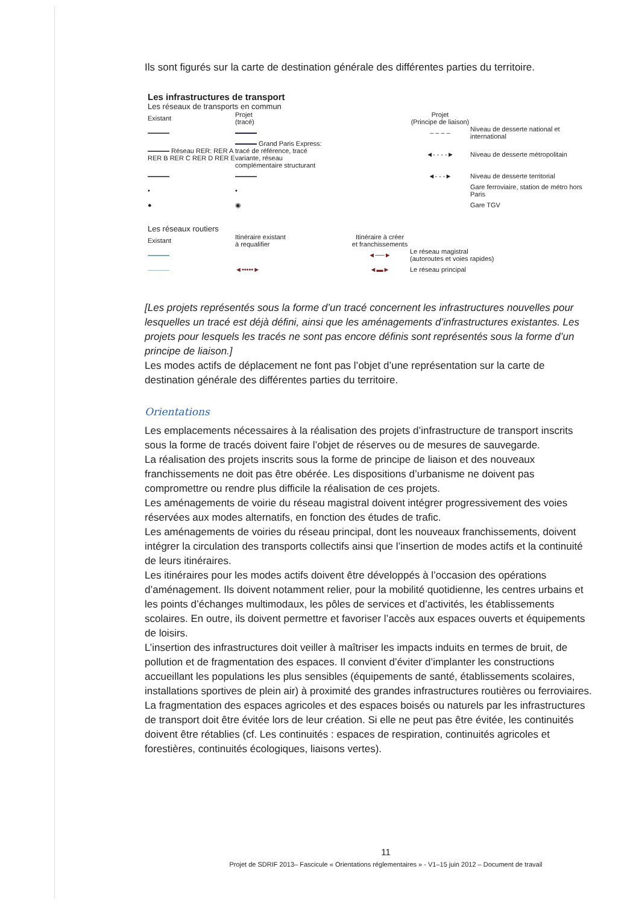Ils sont figurés sur la carte de destination générale des différentes parties du territoire.
Les infrastructures de transport
Les réseaux de transports en commun
Existant Projet
(tracé) Projet
(Principe de liaison)
– – – – Niveau de desserte national et international
Réseau RER: RER A RER B RER C RER D RER E Grand Paris Express: tracé de référence, tracé variante, réseau complémentaire structurant ◄- - - -► Niveau de desserte métropolitain
◄- - -► Niveau de desserte territorial
• • Gare ferroviaire, station de métro hors Paris
● ◉ Gare TGV
Les réseaux routiers
Existant Itinéraire existant
à requalifier Itinéraire à créer
et franchissements
◄──► Le réseau magistral
(autoroutes et voies rapides)
◄•••••► ◄▬► Le réseau principal
[Les projets représentés sous la forme d’un tracé concernent les infrastructures nouvelles pour lesquelles un tracé est déjà défini, ainsi que les aménagements d’infrastructures existantes. Les projets pour lesquels les tracés ne sont pas encore définis sont représentés sous la forme d’un principe de liaison.]
Les modes actifs de déplacement ne font pas l’objet d’une représentation sur la carte de destination générale des différentes parties du territoire.
Orientations
Les emplacements nécessaires à la réalisation des projets d’infrastructure de transport inscrits sous la forme de tracés doivent faire l’objet de réserves ou de mesures de sauvegarde.
La réalisation des projets inscrits sous la forme de principe de liaison et des nouveaux franchissements ne doit pas être obérée. Les dispositions d’urbanisme ne doivent pas compromettre ou rendre plus difficile la réalisation de ces projets.
Les aménagements de voirie du réseau magistral doivent intégrer progressivement des voies réservées aux modes alternatifs, en fonction des études de trafic.
Les aménagements de voiries du réseau principal, dont les nouveaux franchissements, doivent intégrer la circulation des transports collectifs ainsi que l’insertion de modes actifs et la continuité de leurs itinéraires.
Les itinéraires pour les modes actifs doivent être développés à l’occasion des opérations d’aménagement. Ils doivent notamment relier, pour la mobilité quotidienne, les centres urbains et les points d’échanges multimodaux, les pôles de services et d’activités, les établissements scolaires. En outre, ils doivent permettre et favoriser l’accès aux espaces ouverts et équipements de loisirs.
L’insertion des infrastructures doit veiller à maîtriser les impacts induits en termes de bruit, de pollution et de fragmentation des espaces. Il convient d’éviter d’implanter les constructions accueillant les populations les plus sensibles (équipements de santé, établissements scolaires, installations sportives de plein air) à proximité des grandes infrastructures routières ou ferroviaires.
La fragmentation des espaces agricoles et des espaces boisés ou naturels par les infrastructures de transport doit être évitée lors de leur création. Si elle ne peut pas être évitée, les continuités doivent être rétablies (cf. Les continuités : espaces de respiration, continuités agricoles et forestières, continuités écologiques, liaisons vertes).
11
Projet de SDRIF 2013– Fascicule « Orientations réglementaires » - V1–15 juin 2012 – Document de travail